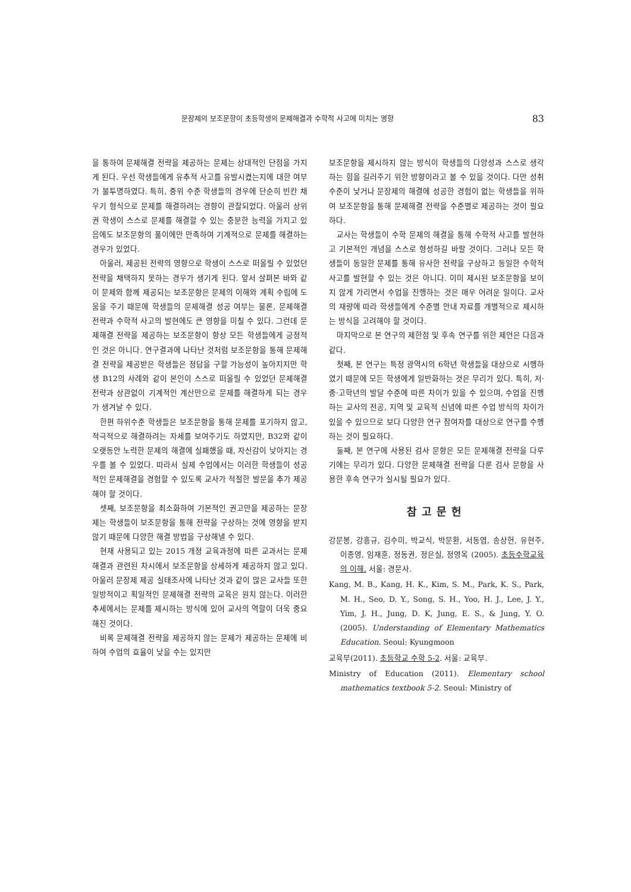문장제의 보조문항이 초등학생의 문제해결과 수학적 사고에 미치는 영향 83
을 통하여 문제해결 전략을 제공하는 문제는 상대적인 단점을 가지게 된다. 우선 학생들에게 유추적 사고를 유발시켰는지에 대한 여부가 불투명하였다. 특히, 중위 수준 학생들의 경우에 단순히 빈칸 채우기 형식으로 문제를 해결하려는 경향이 관찰되었다. 아울러 상위권 학생이 스스로 문제를 해결할 수 있는 충분한 능력을 가지고 있음에도 보조문항의 풀이에만 만족하여 기계적으로 문제를 해결하는 경우가 있었다.
아울러, 제공된 전략의 영향으로 학생이 스스로 떠올릴 수 있었던 전략을 채택하지 못하는 경우가 생기게 된다. 앞서 살펴본 바와 같이 문제와 함께 제공되는 보조문항은 문제의 이해와 계획 수립에 도움을 주기 때문에 학생들의 문제해결 성공 여부는 물론, 문제해결 전략과 수학적 사고의 발현에도 큰 영향을 미칠 수 있다. 그런데 문제해결 전략을 제공하는 보조문항이 항상 모든 학생들에게 긍정적인 것은 아니다. 연구결과에 나타난 것처럼 보조문항을 통해 문제해결 전략을 제공받은 학생들은 정답을 구할 가능성이 높아지지만 학생 B12의 사례와 같이 본인이 스스로 떠올릴 수 있었던 문제해결 전략과 상관없이 기계적인 계산만으로 문제를 해결하게 되는 경우가 생겨날 수 있다.
한편 하위수준 학생들은 보조문항을 통해 문제를 포기하지 않고, 적극적으로 해결하려는 자세를 보여주기도 하였지만, B32와 같이 오랫동안 노력한 문제의 해결에 실패했을 때, 자신감이 낮아지는 경우를 볼 수 있었다. 따라서 실제 수업에서는 이러한 학생들이 성공적인 문제해결을 경험할 수 있도록 교사가 적절한 발문을 추가 제공해야 할 것이다.
셋째, 보조문항을 최소화하여 기본적인 권고만을 제공하는 문장제는 학생들이 보조문항을 통해 전략을 구상하는 것에 영향을 받지 않기 때문에 다양한 해결 방법을 구상해낼 수 있다.
현재 사용되고 있는 2015 개정 교육과정에 따른 교과서는 문제해결과 관련된 차시에서 보조문항을 상세하게 제공하지 않고 있다. 아울러 문장제 제공 실태조사에 나타난 것과 같이 많은 교사들 또한 일방적이고 획일적인 문제해결 전략의 교육은 원치 않는다. 이러한 추세에서는 문제를 제시하는 방식에 있어 교사의 역할이 더욱 중요해진 것이다.
비록 문제해결 전략을 제공하지 않는 문제가 제공하는 문제에 비하여 수업의 효율이 낮을 수는 있지만
보조문항을 제시하지 않는 방식이 학생들의 다양성과 스스로 생각하는 힘을 길러주기 위한 방향이라고 볼 수 있을 것이다. 다만 성취 수준이 낮거나 문장제의 해결에 성공한 경험이 없는 학생들을 위하여 보조문항을 통해 문제해결 전략을 수준별로 제공하는 것이 필요하다.
교사는 학생들이 수학 문제의 해결을 통해 수학적 사고를 발현하고 기본적인 개념을 스스로 형성하길 바랄 것이다. 그러나 모든 학생들이 동일한 문제를 통해 유사한 전략을 구상하고 동일한 수학적 사고를 발현할 수 있는 것은 아니다. 이미 제시된 보조문항을 보이지 않게 가리면서 수업을 진행하는 것은 매우 어려운 일이다. 교사의 재량에 따라 학생들에게 수준별 안내 자료를 개별적으로 제시하는 방식을 고려해야 할 것이다.
마지막으로 본 연구의 제한점 및 후속 연구를 위한 제언은 다음과 같다.
첫째, 본 연구는 특정 광역시의 6학년 학생들을 대상으로 시행하였기 때문에 모든 학생에게 일반화하는 것은 무리가 있다. 특히, 저·중·고학년의 발달 수준에 따른 차이가 있을 수 있으며, 수업을 진행하는 교사의 전공, 지역 및 교육적 신념에 따른 수업 방식의 차이가 있을 수 있으므로 보다 다양한 연구 참여자를 대상으로 연구를 수행하는 것이 필요하다.
둘째, 본 연구에 사용된 검사 문항은 모든 문제해결 전략을 다루기에는 무리가 있다. 다양한 문제해결 전략을 다룬 검사 문항을 사용한 후속 연구가 실시될 필요가 있다.
참고문헌
강문봉, 강흥규, 김수미, 박교식, 박문환, 서동엽, 송상헌, 유현주, 이종영, 임재훈, 정동권, 정은실, 정영옥 (2005). 초등수학교육의 이해. 서울: 경문사.
Kang, M. B., Kang, H. K., Kim, S. M., Park, K. S., Park, M. H., Seo, D. Y., Song, S. H., Yoo, H. J., Lee, J. Y., Yim, J. H., Jung, D. K, Jung, E. S., & Jung, Y. O. (2005). Understanding of Elementary Mathematics Education. Seoul: Kyungmoon
교육부(2011). 초등학교 수학 5-2. 서울: 교육부.
Ministry of Education (2011). Elementary school mathematics textbook 5-2. Seoul: Ministry of